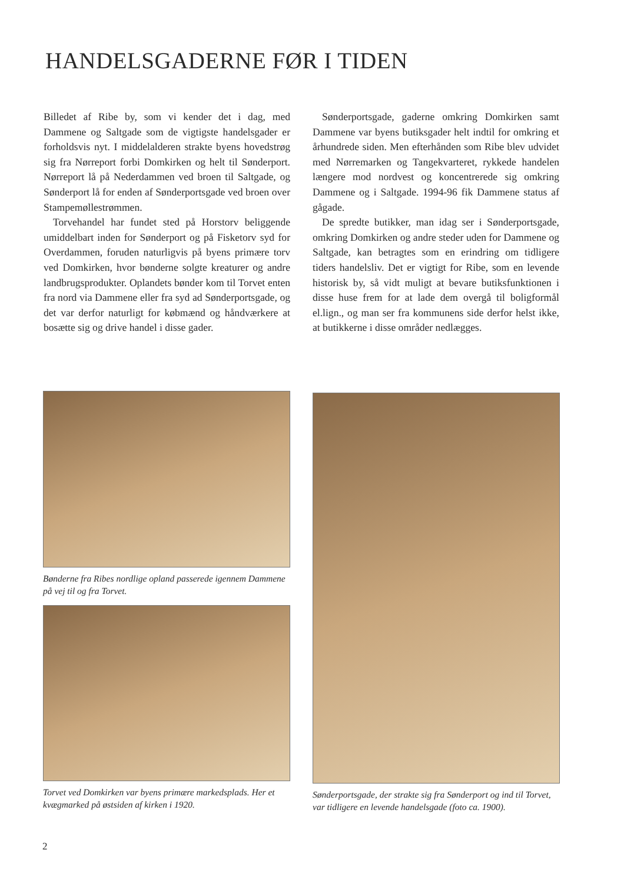HANDELSGADERNE FØR I TIDEN
Billedet af Ribe by, som vi kender det i dag, med Dammene og Saltgade som de vigtigste handelsgader er forholdsvis nyt. I middelalderen strakte byens hovedstrøg sig fra Nørreport forbi Domkirken og helt til Sønderport. Nørreport lå på Nederdammen ved broen til Saltgade, og Sønderport lå for enden af Sønderportsgade ved broen over Stampemøllestrømmen.
Torvehandel har fundet sted på Horstorv beliggende umiddelbart inden for Sønderport og på Fisketorv syd for Overdammen, foruden naturligvis på byens primære torv ved Domkirken, hvor bønderne solgte kreaturer og andre landbrugsprodukter. Oplandets bønder kom til Torvet enten fra nord via Dammene eller fra syd ad Sønderportsgade, og det var derfor naturligt for købmænd og håndværkere at bosætte sig og drive handel i disse gader.
Sønderportsgade, gaderne omkring Domkirken samt Dammene var byens butiksgader helt indtil for omkring et århundrede siden. Men efterhånden som Ribe blev udvidet med Nørremarken og Tangekvarteret, rykkede handelen længere mod nordvest og koncentrerede sig omkring Dammene og i Saltgade. 1994-96 fik Dammene status af gågade.
De spredte butikker, man idag ser i Sønderportsgade, omkring Domkirken og andre steder uden for Dammene og Saltgade, kan betragtes som en erindring om tidligere tiders handelsliv. Det er vigtigt for Ribe, som en levende historisk by, så vidt muligt at bevare butiksfunktionen i disse huse frem for at lade dem overgå til boligformål el.lign., og man ser fra kommunens side derfor helst ikke, at butikkerne i disse områder nedlægges.
Bønderne fra Ribes nordlige opland passerede igennem Dammene på vej til og fra Torvet.
Torvet ved Domkirken var byens primære markedsplads. Her et kvægmarked på østsiden af kirken i 1920.
Sønderportsgade, der strakte sig fra Sønderport og ind til Torvet, var tidligere en levende handelsgade (foto ca. 1900).
2